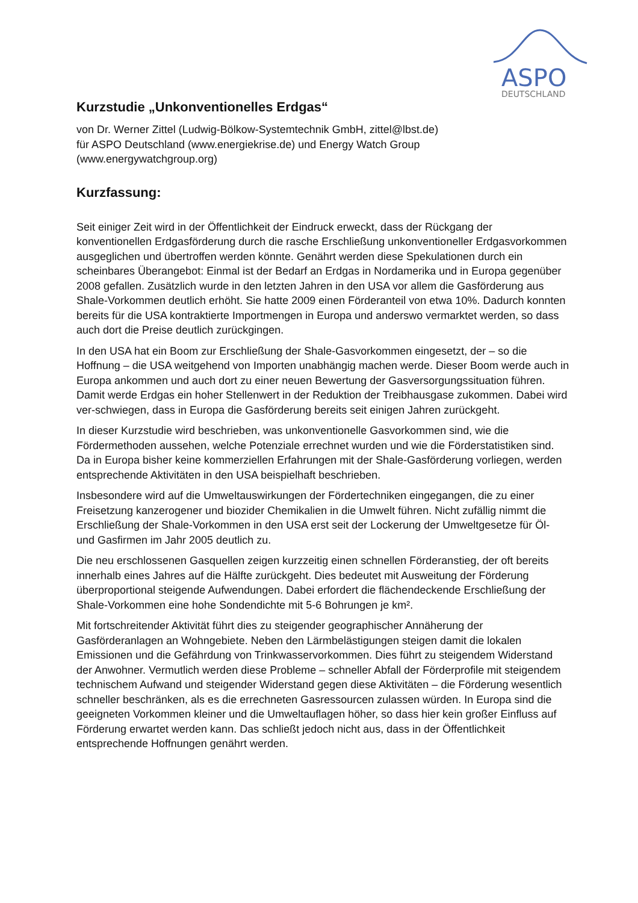ASPO
DEUTSCHLAND
Kurzstudie „Unkonventionelles Erdgas“
von Dr. Werner Zittel (Ludwig-Bölkow-Systemtechnik GmbH, zittel@lbst.de)
für ASPO Deutschland (www.energiekrise.de) und Energy Watch Group
(www.energywatchgroup.org)
Kurzfassung:
Seit einiger Zeit wird in der Öffentlichkeit der Eindruck erweckt, dass der Rückgang der konventionellen Erdgasförderung durch die rasche Erschließung unkonventioneller Erdgasvorkommen ausgeglichen und übertroffen werden könnte. Genährt werden diese Spekulationen durch ein scheinbares Überangebot: Einmal ist der Bedarf an Erdgas in Nordamerika und in Europa gegenüber 2008 gefallen. Zusätzlich wurde in den letzten Jahren in den USA vor allem die Gasförderung aus Shale-Vorkommen deutlich erhöht. Sie hatte 2009 einen Förderanteil von etwa 10%. Dadurch konnten bereits für die USA kontraktierte Importmengen in Europa und anderswo vermarktet werden, so dass auch dort die Preise deutlich zurückgingen.
In den USA hat ein Boom zur Erschließung der Shale-Gasvorkommen eingesetzt, der – so die Hoffnung – die USA weitgehend von Importen unabhängig machen werde. Dieser Boom werde auch in Europa ankommen und auch dort zu einer neuen Bewertung der Gasversorgungssituation führen. Damit werde Erdgas ein hoher Stellenwert in der Reduktion der Treibhausgase zukommen. Dabei wird ver-schwiegen, dass in Europa die Gasförderung bereits seit einigen Jahren zurückgeht.
In dieser Kurzstudie wird beschrieben, was unkonventionelle Gasvorkommen sind, wie die Fördermethoden aussehen, welche Potenziale errechnet wurden und wie die Förderstatistiken sind. Da in Europa bisher keine kommerziellen Erfahrungen mit der Shale-Gasförderung vorliegen, werden entsprechende Aktivitäten in den USA beispielhaft beschrieben.
Insbesondere wird auf die Umweltauswirkungen der Fördertechniken eingegangen, die zu einer Freisetzung kanzerogener und biozider Chemikalien in die Umwelt führen. Nicht zufällig nimmt die Erschließung der Shale-Vorkommen in den USA erst seit der Lockerung der Umweltgesetze für Öl- und Gasfirmen im Jahr 2005 deutlich zu.
Die neu erschlossenen Gasquellen zeigen kurzzeitig einen schnellen Förderanstieg, der oft bereits innerhalb eines Jahres auf die Hälfte zurückgeht. Dies bedeutet mit Ausweitung der Förderung überproportional steigende Aufwendungen. Dabei erfordert die flächendeckende Erschließung der Shale-Vorkommen eine hohe Sondendichte mit 5-6 Bohrungen je km².
Mit fortschreitender Aktivität führt dies zu steigender geographischer Annäherung der Gasförderanlagen an Wohngebiete. Neben den Lärmbelästigungen steigen damit die lokalen Emissionen und die Gefährdung von Trinkwasservorkommen. Dies führt zu steigendem Widerstand der Anwohner. Vermutlich werden diese Probleme – schneller Abfall der Förderprofile mit steigendem technischem Aufwand und steigender Widerstand gegen diese Aktivitäten – die Förderung wesentlich schneller beschränken, als es die errechneten Gasressourcen zulassen würden. In Europa sind die geeigneten Vorkommen kleiner und die Umweltauflagen höher, so dass hier kein großer Einfluss auf Förderung erwartet werden kann. Das schließt jedoch nicht aus, dass in der Öffentlichkeit entsprechende Hoffnungen genährt werden.